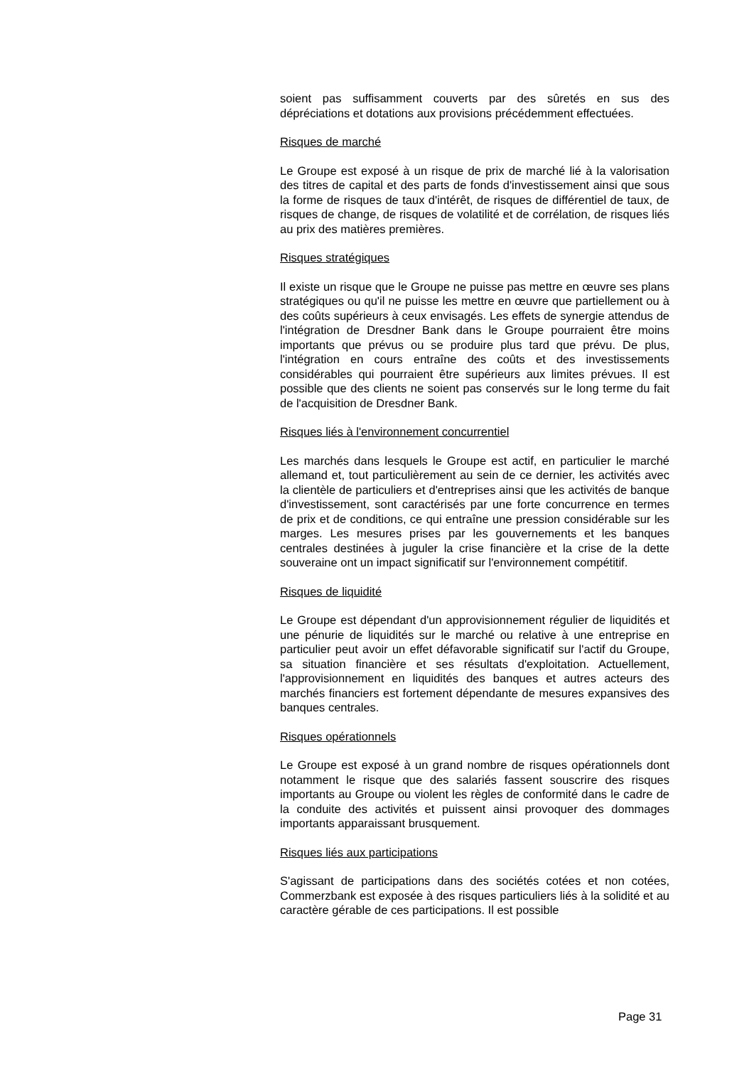soient pas suffisamment couverts par des sûretés en sus des dépréciations et dotations aux provisions précédemment effectuées.
Risques de marché
Le Groupe est exposé à un risque de prix de marché lié à la valorisation des titres de capital et des parts de fonds d'investissement ainsi que sous la forme de risques de taux d'intérêt, de risques de différentiel de taux, de risques de change, de risques de volatilité et de corrélation, de risques liés au prix des matières premières.
Risques stratégiques
Il existe un risque que le Groupe ne puisse pas mettre en œuvre ses plans stratégiques ou qu'il ne puisse les mettre en œuvre que partiellement ou à des coûts supérieurs à ceux envisagés. Les effets de synergie attendus de l'intégration de Dresdner Bank dans le Groupe pourraient être moins importants que prévus ou se produire plus tard que prévu. De plus, l'intégration en cours entraîne des coûts et des investissements considérables qui pourraient être supérieurs aux limites prévues. Il est possible que des clients ne soient pas conservés sur le long terme du fait de l'acquisition de Dresdner Bank.
Risques liés à l'environnement concurrentiel
Les marchés dans lesquels le Groupe est actif, en particulier le marché allemand et, tout particulièrement au sein de ce dernier, les activités avec la clientèle de particuliers et d'entreprises ainsi que les activités de banque d'investissement, sont caractérisés par une forte concurrence en termes de prix et de conditions, ce qui entraîne une pression considérable sur les marges. Les mesures prises par les gouvernements et les banques centrales destinées à juguler la crise financière et la crise de la dette souveraine ont un impact significatif sur l'environnement compétitif.
Risques de liquidité
Le Groupe est dépendant d'un approvisionnement régulier de liquidités et une pénurie de liquidités sur le marché ou relative à une entreprise en particulier peut avoir un effet défavorable significatif sur l'actif du Groupe, sa situation financière et ses résultats d'exploitation. Actuellement, l'approvisionnement en liquidités des banques et autres acteurs des marchés financiers est fortement dépendante de mesures expansives des banques centrales.
Risques opérationnels
Le Groupe est exposé à un grand nombre de risques opérationnels dont notamment le risque que des salariés fassent souscrire des risques importants au Groupe ou violent les règles de conformité dans le cadre de la conduite des activités et puissent ainsi provoquer des dommages importants apparaissant brusquement.
Risques liés aux participations
S'agissant de participations dans des sociétés cotées et non cotées, Commerzbank est exposée à des risques particuliers liés à la solidité et au caractère gérable de ces participations. Il est possible
Page 31